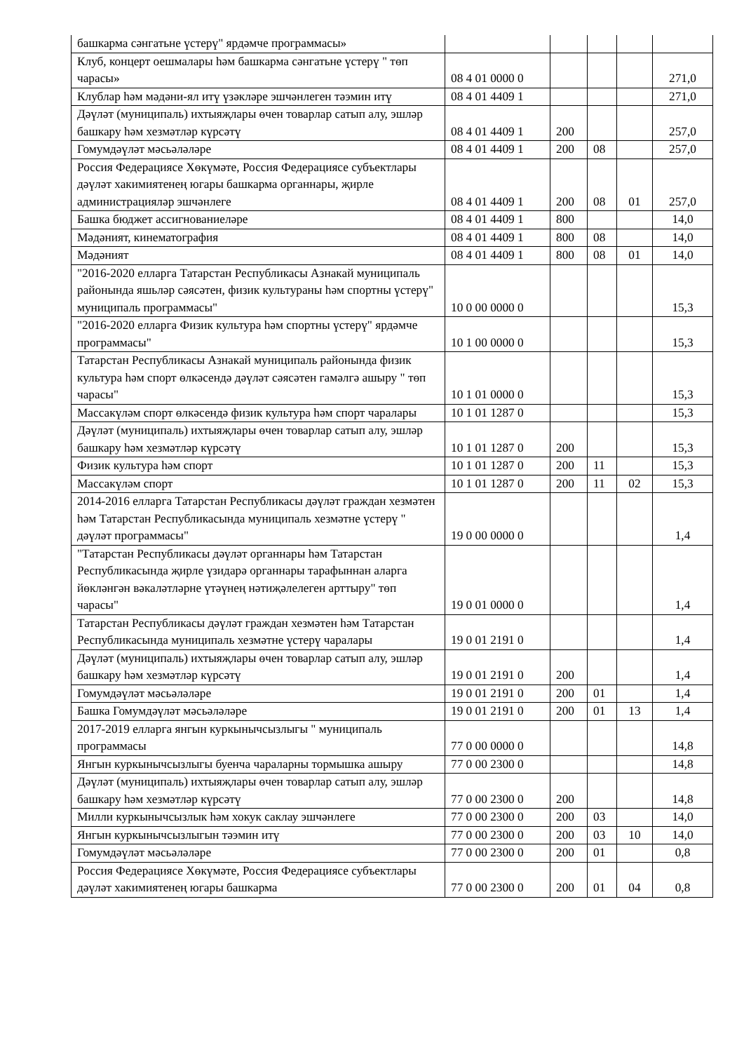| башкарма сәнгатьне үстерү" ярдәмче программасы» | | | | | |
| Клуб, концерт оешмалары һәм башкарма сәнгатьне үстерү " төп чарасы» | 08 4 01 0000 0 | | | | 271,0 |
| Клублар һәм мәдәни-ял итү үзәкләре эшчәнлеген тәэмин итү | 08 4 01 4409 1 | | | | 271,0 |
| Дәүләт (муниципаль) ихтыяҗлары өчен товарлар сатып алу, эшләр башкару һәм хезмәтләр күрсәтү | 08 4 01 4409 1 | 200 | | | 257,0 |
| Гомумдәүләт мәсьәләләре | 08 4 01 4409 1 | 200 | 08 | | 257,0 |
| Россия Федерациясе Хөкүмәте, Россия Федерациясе субъектлары дәүләт хакимиятенең югары башкарма органнары, җирле администрацияләр эшчәнлеге | 08 4 01 4409 1 | 200 | 08 | 01 | 257,0 |
| Башка бюджет ассигнованиеләре | 08 4 01 4409 1 | 800 | | | 14,0 |
| Мәдәният, кинематография | 08 4 01 4409 1 | 800 | 08 | | 14,0 |
| Мәдәният | 08 4 01 4409 1 | 800 | 08 | 01 | 14,0 |
| "2016-2020 елларга Татарстан Республикасы Азнакай муниципаль районында яшьләр сәясәтен, физик культураны һәм спортны үстерү" муниципаль программасы" | 10 0 00 0000 0 | | | | 15,3 |
| "2016-2020 елларга Физик культура һәм спортны үстерү" ярдәмче программасы" | 10 1 00 0000 0 | | | | 15,3 |
| Татарстан Республикасы Азнакай муниципаль районында физик культура һәм спорт өлкәсендә дәүләт сәясәтен гамәлгә ашыру " төп чарасы" | 10 1 01 0000 0 | | | | 15,3 |
| Массакүләм спорт өлкәсендә физик культура һәм спорт чаралары | 10 1 01 1287 0 | | | | 15,3 |
| Дәүләт (муниципаль) ихтыяҗлары өчен товарлар сатып алу, эшләр башкару һәм хезмәтләр күрсәтү | 10 1 01 1287 0 | 200 | | | 15,3 |
| Физик культура һәм спорт | 10 1 01 1287 0 | 200 | 11 | | 15,3 |
| Массакүләм спорт | 10 1 01 1287 0 | 200 | 11 | 02 | 15,3 |
| 2014-2016 елларга Татарстан Республикасы дәүләт граждан хезмәтен һәм Татарстан Республикасында муниципаль хезмәтне үстерү " дәүләт программасы" | 19 0 00 0000 0 | | | | 1,4 |
| "Татарстан Республикасы дәүләт органнары һәм Татарстан Республикасында җирле үзидарә органнары тарафыннан аларга йөкләнгән вәкаләтләрне үтәүнең нәтиҗәлелеген арттыру" төп чарасы" | 19 0 01 0000 0 | | | | 1,4 |
| Татарстан Республикасы дәүләт граждан хезмәтен һәм Татарстан Республикасында муниципаль хезмәтне үстерү чаралары | 19 0 01 2191 0 | | | | 1,4 |
| Дәүләт (муниципаль) ихтыяҗлары өчен товарлар сатып алу, эшләр башкару һәм хезмәтләр күрсәтү | 19 0 01 2191 0 | 200 | | | 1,4 |
| Гомумдәүләт мәсьәләләре | 19 0 01 2191 0 | 200 | 01 | | 1,4 |
| Башка Гомумдәүләт мәсьәләләре | 19 0 01 2191 0 | 200 | 01 | 13 | 1,4 |
| 2017-2019 елларга янгын куркынычсызлыгы " муниципаль программасы | 77 0 00 0000 0 | | | | 14,8 |
| Янгын куркынычсызлыгы буенча чараларны тормышка ашыру | 77 0 00 2300 0 | | | | 14,8 |
| Дәүләт (муниципаль) ихтыяҗлары өчен товарлар сатып алу, эшләр башкару һәм хезмәтләр күрсәтү | 77 0 00 2300 0 | 200 | | | 14,8 |
| Милли куркынычсызлык һәм хокук саклау эшчәнлеге | 77 0 00 2300 0 | 200 | 03 | | 14,0 |
| Янгын куркынычсызлыгын тәэмин итү | 77 0 00 2300 0 | 200 | 03 | 10 | 14,0 |
| Гомумдәүләт мәсьәләләре | 77 0 00 2300 0 | 200 | 01 | | 0,8 |
| Россия Федерациясе Хөкүмәте, Россия Федерациясе субъектлары дәүләт хакимиятенең югары башкарма | 77 0 00 2300 0 | 200 | 01 | 04 | 0,8 |